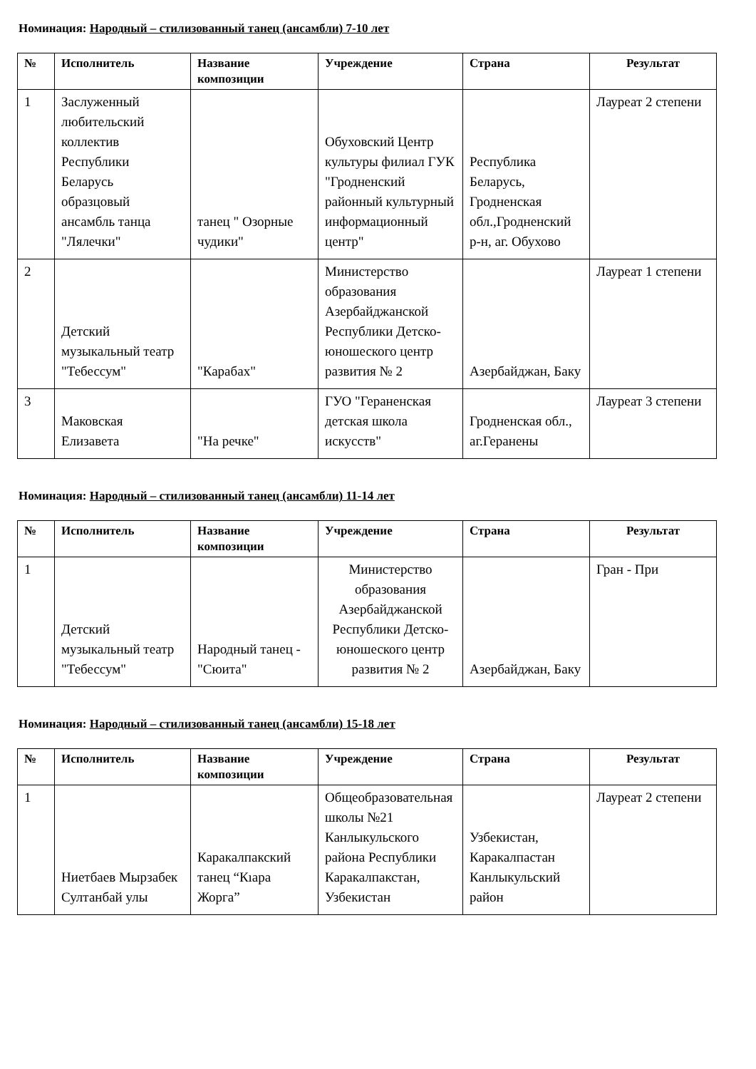Номинация: Народный – стилизованный танец (ансамбли) 7-10 лет
| № | Исполнитель | Название композиции | Учреждение | Страна | Результат |
| --- | --- | --- | --- | --- | --- |
| 1 | Заслуженный любительский коллектив Республики Беларусь образцовый ансамбль танца "Лялечки" | танец " Озорные чудики" | Обуховский Центр культуры филиал ГУК "Гродненский районный культурный информационный центр" | Республика Беларусь, Гродненская обл.,Гродненский р-н, аг. Обухово | Лауреат 2 степени |
| 2 | Детский музыкальный театр "Тебессум" | "Карабах" | Министерство образования Азербайджанской Республики Детско-юношеского центр развития № 2 | Азербайджан, Баку | Лауреат 1 степени |
| 3 | Маковская Елизавета | "На речке" | ГУО "Гераненская детская школа искусств" | Гродненская обл., аг.Геранены | Лауреат 3 степени |
Номинация: Народный – стилизованный танец (ансамбли) 11-14 лет
| № | Исполнитель | Название композиции | Учреждение | Страна | Результат |
| --- | --- | --- | --- | --- | --- |
| 1 | Детский музыкальный театр "Тебессум" | Народный танец - "Сюита" | Министерство образования Азербайджанской Республики Детско-юношеского центр развития № 2 | Азербайджан, Баку | Гран - При |
Номинация: Народный – стилизованный танец (ансамбли) 15-18 лет
| № | Исполнитель | Название композиции | Учреждение | Страна | Результат |
| --- | --- | --- | --- | --- | --- |
| 1 | Ниетбаев Мырзабек Султанбай улы | Каракалпакский танец “Кıара Жорга” | Общеобразовательная школы №21 Канлыкульского района Республики Каракалпакстан, Узбекистан | Узбекистан, Каракалпастан Канлыкульский район | Лауреат 2 степени |